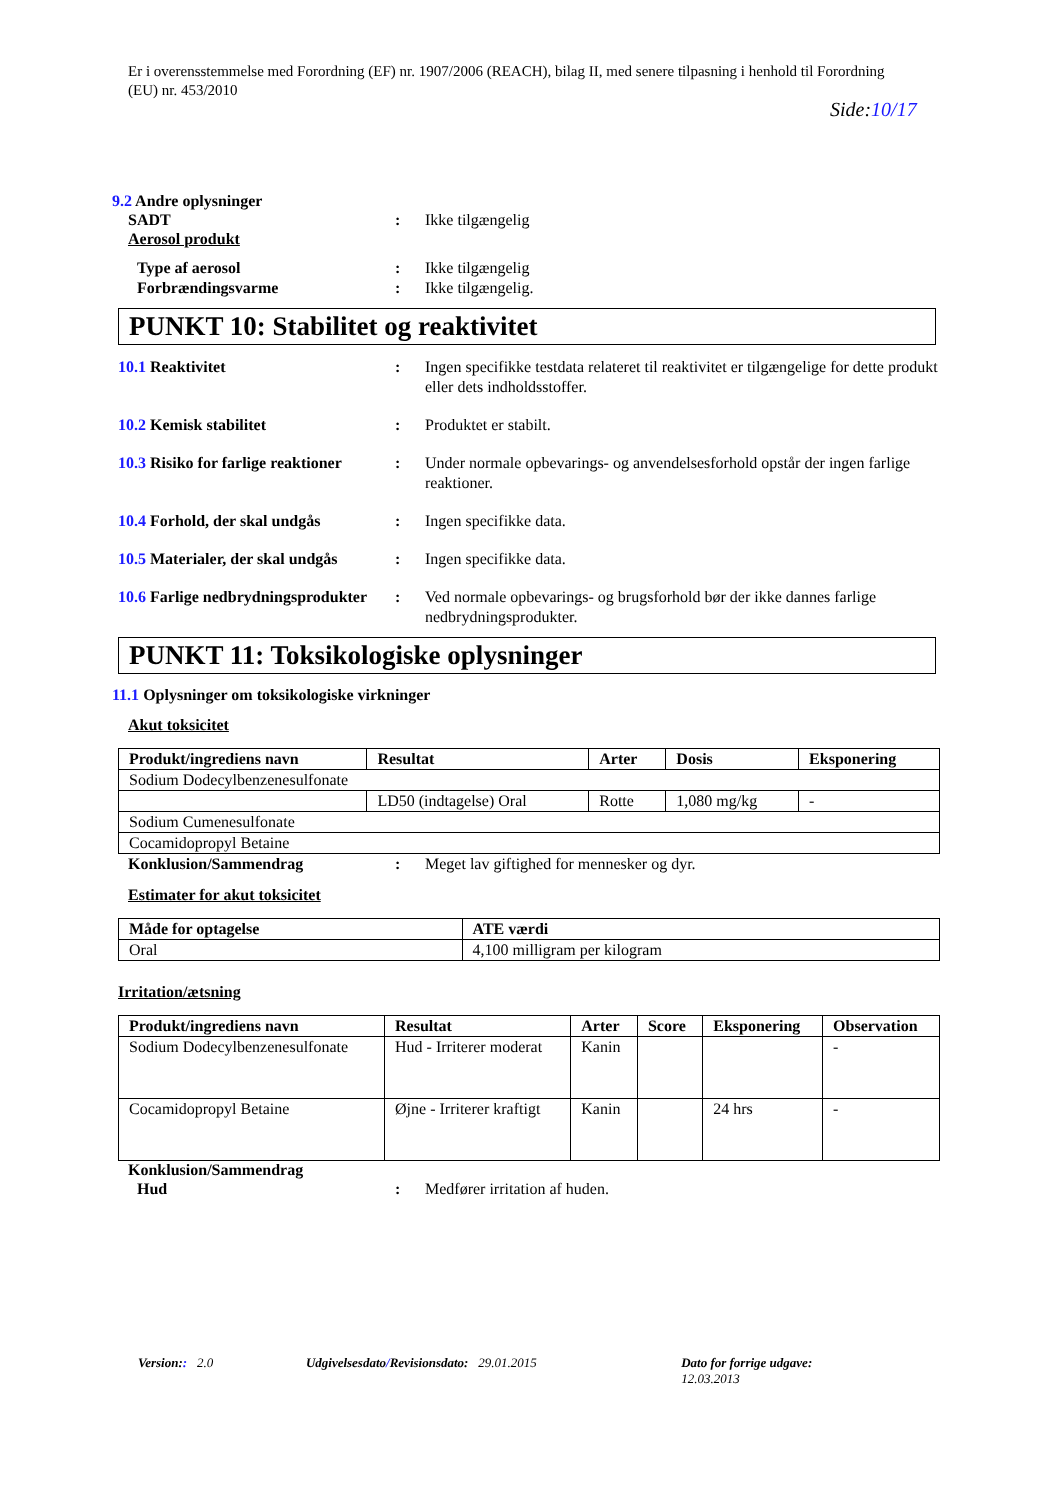Er i overensstemmelse med Forordning (EF) nr. 1907/2006 (REACH), bilag II, med senere tilpasning i henhold til Forordning (EU) nr. 453/2010
Side:10/17
9.2 Andre oplysninger
SADT : Ikke tilgængelig
Aerosol produkt
Type af aerosol : Ikke tilgængelig
Forbrændingsvarme : Ikke tilgængelig.
PUNKT 10: Stabilitet og reaktivitet
10.1 Reaktivitet : Ingen specifikke testdata relateret til reaktivitet er tilgængelige for dette produkt eller dets indholdsstoffer.
10.2 Kemisk stabilitet : Produktet er stabilt.
10.3 Risiko for farlige reaktioner
: Under normale opbevarings- og anvendelsesforhold opstår der ingen farlige reaktioner.
10.4 Forhold, der skal undgås
: Ingen specifikke data.
10.5 Materialer, der skal undgås
: Ingen specifikke data.
10.6 Farlige nedbrydningsprodukter
: Ved normale opbevarings- og brugsforhold bør der ikke dannes farlige nedbrydningsprodukter.
PUNKT 11: Toksikologiske oplysninger
11.1 Oplysninger om toksikologiske virkninger
Akut toksicitet
| Produkt/ingrediens navn | Resultat | Arter | Dosis | Eksponering |
| --- | --- | --- | --- | --- |
| Sodium Dodecylbenzenesulfonate | | | | |
| | LD50 (indtagelse) Oral | Rotte | 1,080 mg/kg | - |
| Sodium Cumenesulfonate | | | | |
| Cocamidopropyl Betaine | | | | |
Konklusion/Sammendrag : Meget lav giftighed for mennesker og dyr.
Estimater for akut toksicitet
| Måde for optagelse | ATE værdi |
| --- | --- |
| Oral | 4,100 milligram per kilogram |
Irritation/ætsning
| Produkt/ingrediens navn | Resultat | Arter | Score | Eksponering | Observation |
| --- | --- | --- | --- | --- | --- |
| Sodium Dodecylbenzenesulfonate | Hud - Irriterer moderat | Kanin | | | - |
| Cocamidopropyl Betaine | Øjne - Irriterer kraftigt | Kanin | | 24 hrs | - |
Konklusion/Sammendrag
Hud : Medfører irritation af huden.
Version:: 2.0 Udgivelsesdato/Revisionsdato: 29.01.2015 Dato for forrige udgave: 12.03.2013